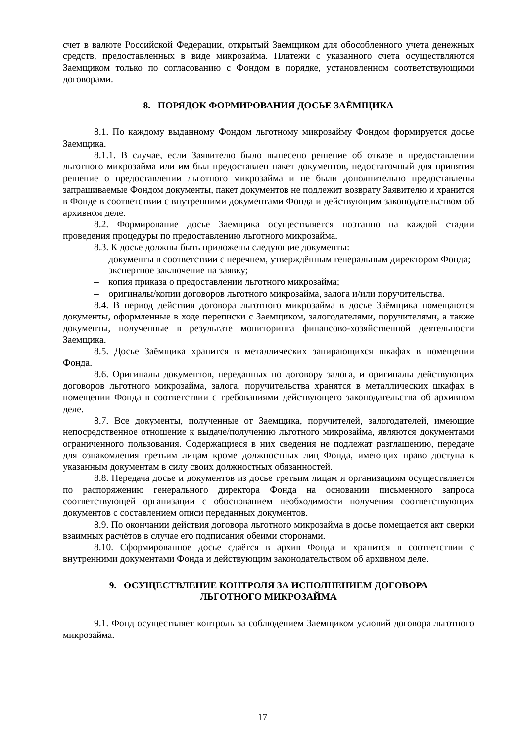счет в валюте Российской Федерации, открытый Заемщиком для обособленного учета денежных средств, предоставленных в виде микрозайма. Платежи с указанного счета осуществляются Заемщиком только по согласованию с Фондом в порядке, установленном соответствующими договорами.
8. ПОРЯДОК ФОРМИРОВАНИЯ ДОСЬЕ ЗАЁМЩИКА
8.1. По каждому выданному Фондом льготному микрозайму Фондом формируется досье Заемщика.
8.1.1. В случае, если Заявителю было вынесено решение об отказе в предоставлении льготного микрозайма или им был предоставлен пакет документов, недостаточный для принятия решение о предоставлении льготного микрозайма и не были дополнительно предоставлены запрашиваемые Фондом документы, пакет документов не подлежит возврату Заявителю и хранится в Фонде в соответствии с внутренними документами Фонда и действующим законодательством об архивном деле.
8.2. Формирование досье Заемщика осуществляется поэтапно на каждой стадии проведения процедуры по предоставлению льготного микрозайма.
8.3. К досье должны быть приложены следующие документы:
– документы в соответствии с перечнем, утверждённым генеральным директором Фонда;
– экспертное заключение на заявку;
– копия приказа о предоставлении льготного микрозайма;
– оригиналы/копии договоров льготного микрозайма, залога и/или поручительства.
8.4. В период действия договора льготного микрозайма в досье Заёмщика помещаются документы, оформленные в ходе переписки с Заемщиком, залогодателями, поручителями, а также документы, полученные в результате мониторинга финансово-хозяйственной деятельности Заемщика.
8.5. Досье Заёмщика хранится в металлических запирающихся шкафах в помещении Фонда.
8.6. Оригиналы документов, переданных по договору залога, и оригиналы действующих договоров льготного микрозайма, залога, поручительства хранятся в металлических шкафах в помещении Фонда в соответствии с требованиями действующего законодательства об архивном деле.
8.7. Все документы, полученные от Заемщика, поручителей, залогодателей, имеющие непосредственное отношение к выдаче/получению льготного микрозайма, являются документами ограниченного пользования. Содержащиеся в них сведения не подлежат разглашению, передаче для ознакомления третьим лицам кроме должностных лиц Фонда, имеющих право доступа к указанным документам в силу своих должностных обязанностей.
8.8. Передача досье и документов из досье третьим лицам и организациям осуществляется по распоряжению генерального директора Фонда на основании письменного запроса соответствующей организации с обоснованием необходимости получения соответствующих документов с составлением описи переданных документов.
8.9. По окончании действия договора льготного микрозайма в досье помещается акт сверки взаимных расчётов в случае его подписания обеими сторонами.
8.10. Сформированное досье сдаётся в архив Фонда и хранится в соответствии с внутренними документами Фонда и действующим законодательством об архивном деле.
9. ОСУЩЕСТВЛЕНИЕ КОНТРОЛЯ ЗА ИСПОЛНЕНИЕМ ДОГОВОРА
ЛЬГОТНОГО МИКРОЗАЙМА
9.1. Фонд осуществляет контроль за соблюдением Заемщиком условий договора льготного микрозайма.
17